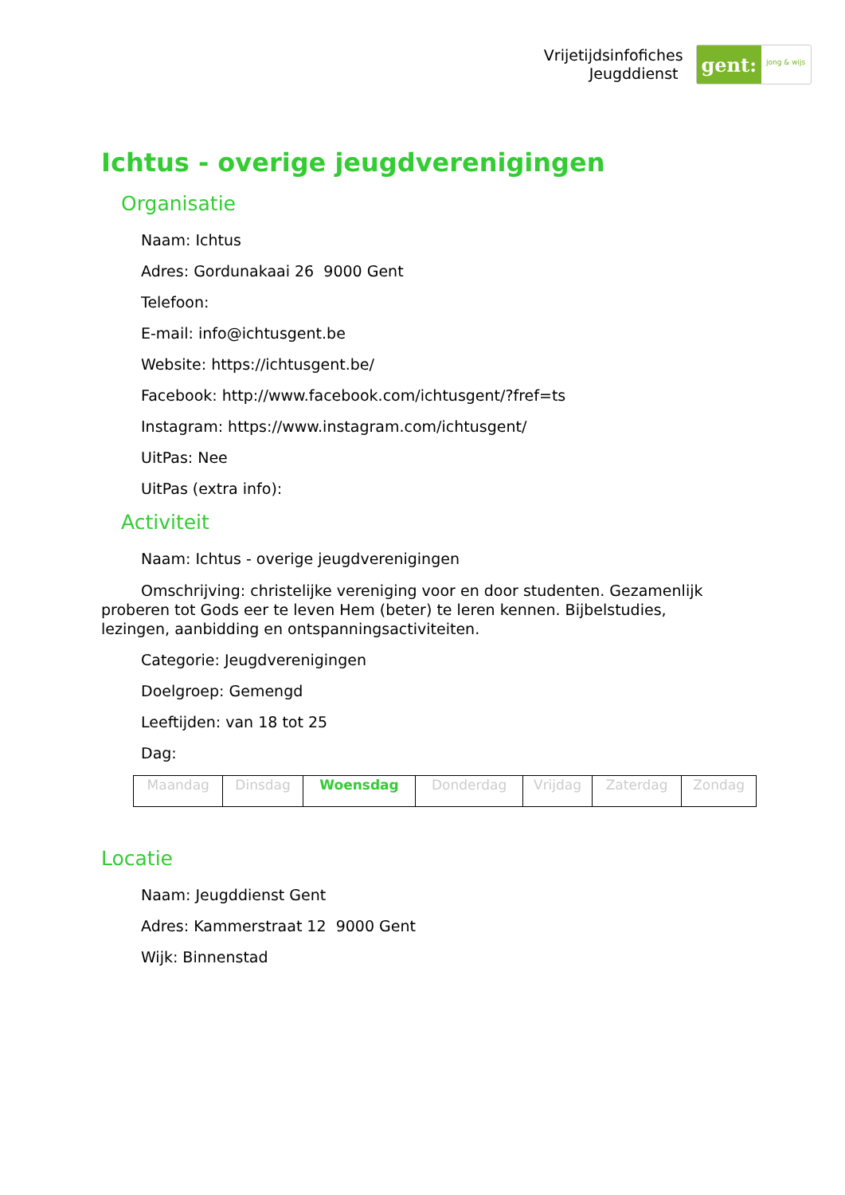Vrijetijdsinfofiches
Jeugddienst
gent:
jong & wijs
Ichtus - overige jeugdverenigingen
Organisatie
Naam: Ichtus
Adres: Gordunakaai 26 9000 Gent
Telefoon:
E-mail: info@ichtusgent.be
Website: https://ichtusgent.be/
Facebook: http://www.facebook.com/ichtusgent/?fref=ts
Instagram: https://www.instagram.com/ichtusgent/
UitPas: Nee
UitPas (extra info):
Activiteit
Naam: Ichtus - overige jeugdverenigingen
Omschrijving: christelijke vereniging voor en door studenten. Gezamenlijk proberen tot Gods eer te leven Hem (beter) te leren kennen. Bijbelstudies, lezingen, aanbidding en ontspanningsactiviteiten.
Categorie: Jeugdverenigingen
Doelgroep: Gemengd
Leeftijden: van 18 tot 25
Dag:
| Maandag | Dinsdag | Woensdag | Donderdag | Vrijdag | Zaterdag | Zondag |
Locatie
Naam: Jeugddienst Gent
Adres: Kammerstraat 12 9000 Gent
Wijk: Binnenstad